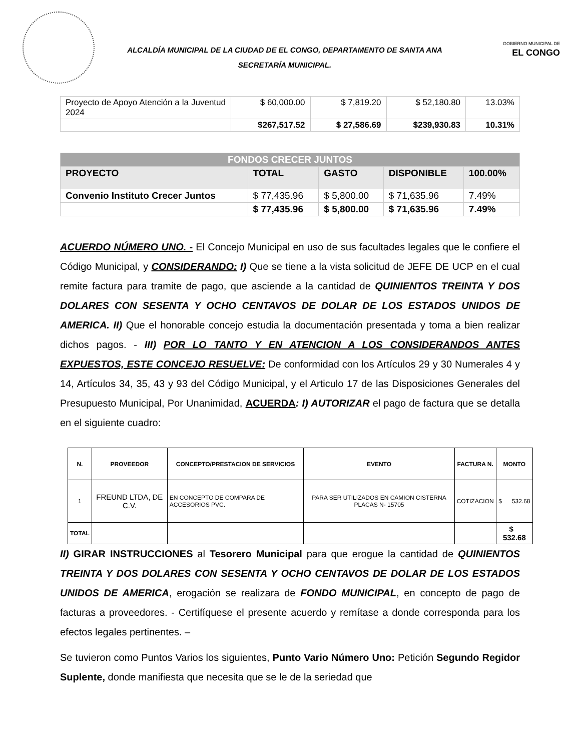ALCALDÍA MUNICIPAL DE LA CIUDAD DE EL CONGO, DEPARTAMENTO DE SANTA ANA
SECRETARÍA MUNICIPAL.
GOBIERNO MUNICIPAL DE
EL CONGO
| Proyecto de Apoyo Atención a la Juventud 2024 | $ 60,000.00 | $ 7,819.20 | $ 52,180.80 | 13.03% |
| | $267,517.52 | $ 27,586.69 | $239,930.83 | 10.31% |
| FONDOS CRECER JUNTOS | | | | |
| PROYECTO | TOTAL | GASTO | DISPONIBLE | 100.00% |
| Convenio Instituto Crecer Juntos | $ 77,435.96 | $ 5,800.00 | $ 71,635.96 | 7.49% |
| | $ 77,435.96 | $ 5,800.00 | $ 71,635.96 | 7.49% |
ACUERDO NÚMERO UNO. - El Concejo Municipal en uso de sus facultades legales que le confiere el Código Municipal, y CONSIDERANDO: I) Que se tiene a la vista solicitud de JEFE DE UCP en el cual remite factura para tramite de pago, que asciende a la cantidad de QUINIENTOS TREINTA Y DOS DOLARES CON SESENTA Y OCHO CENTAVOS DE DOLAR DE LOS ESTADOS UNIDOS DE AMERICA. II) Que el honorable concejo estudia la documentación presentada y toma a bien realizar dichos pagos. - III) POR LO TANTO Y EN ATENCION A LOS CONSIDERANDOS ANTES EXPUESTOS, ESTE CONCEJO RESUELVE: De conformidad con los Artículos 29 y 30 Numerales 4 y 14, Artículos 34, 35, 43 y 93 del Código Municipal, y el Articulo 17 de las Disposiciones Generales del Presupuesto Municipal, Por Unanimidad, ACUERDA: I) AUTORIZAR el pago de factura que se detalla en el siguiente cuadro:
| N. | PROVEEDOR | CONCEPTO/PRESTACION DE SERVICIOS | EVENTO | FACTURA N. | MONTO |
| --- | --- | --- | --- | --- | --- |
| 1 | FREUND LTDA, DE C.V. | EN CONCEPTO DE COMPARA DE ACCESORIOS PVC. | PARA SER UTILIZADOS EN CAMION CISTERNA PLACAS N- 15705 | COTIZACION | $ 532.68 |
| TOTAL | | | | | $ 532.68 |
II) GIRAR INSTRUCCIONES al Tesorero Municipal para que erogue la cantidad de QUINIENTOS TREINTA Y DOS DOLARES CON SESENTA Y OCHO CENTAVOS DE DOLAR DE LOS ESTADOS UNIDOS DE AMERICA, erogación se realizara de FONDO MUNICIPAL, en concepto de pago de facturas a proveedores. - Certifíquese el presente acuerdo y remítase a donde corresponda para los efectos legales pertinentes. –
Se tuvieron como Puntos Varios los siguientes, Punto Vario Número Uno: Petición Segundo Regidor Suplente, donde manifiesta que necesita que se le de la seriedad que